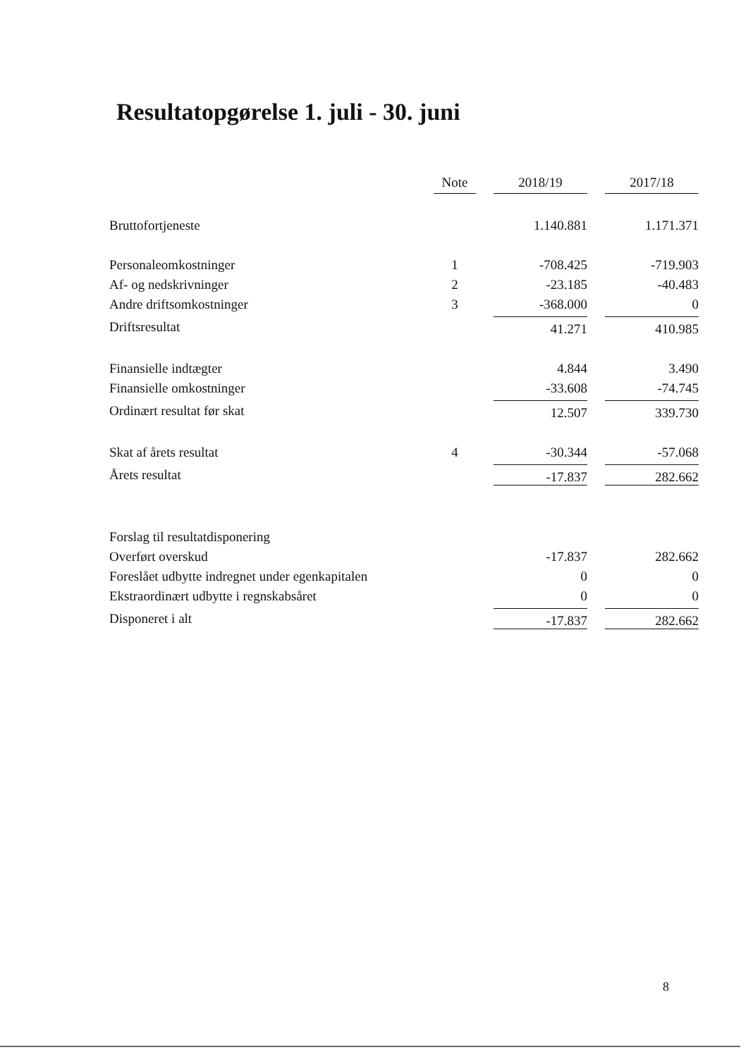Resultatopgørelse 1. juli - 30. juni
| | Note | 2018/19 | 2017/18 |
| --- | --- | --- | --- |
| Bruttofortjeneste | | 1.140.881 | 1.171.371 |
| Personaleomkostninger | 1 | -708.425 | -719.903 |
| Af- og nedskrivninger | 2 | -23.185 | -40.483 |
| Andre driftsomkostninger | 3 | -368.000 | 0 |
| Driftsresultat | | 41.271 | 410.985 |
| Finansielle indtægter | | 4.844 | 3.490 |
| Finansielle omkostninger | | -33.608 | -74.745 |
| Ordinært resultat før skat | | 12.507 | 339.730 |
| Skat af årets resultat | 4 | -30.344 | -57.068 |
| Årets resultat | | -17.837 | 282.662 |
| Forslag til resultatdisponering | | | |
| Overført overskud | | -17.837 | 282.662 |
| Foreslået udbytte indregnet under egenkapitalen | | 0 | 0 |
| Ekstraordinært udbytte i regnskabsåret | | 0 | 0 |
| Disponeret i alt | | -17.837 | 282.662 |
8